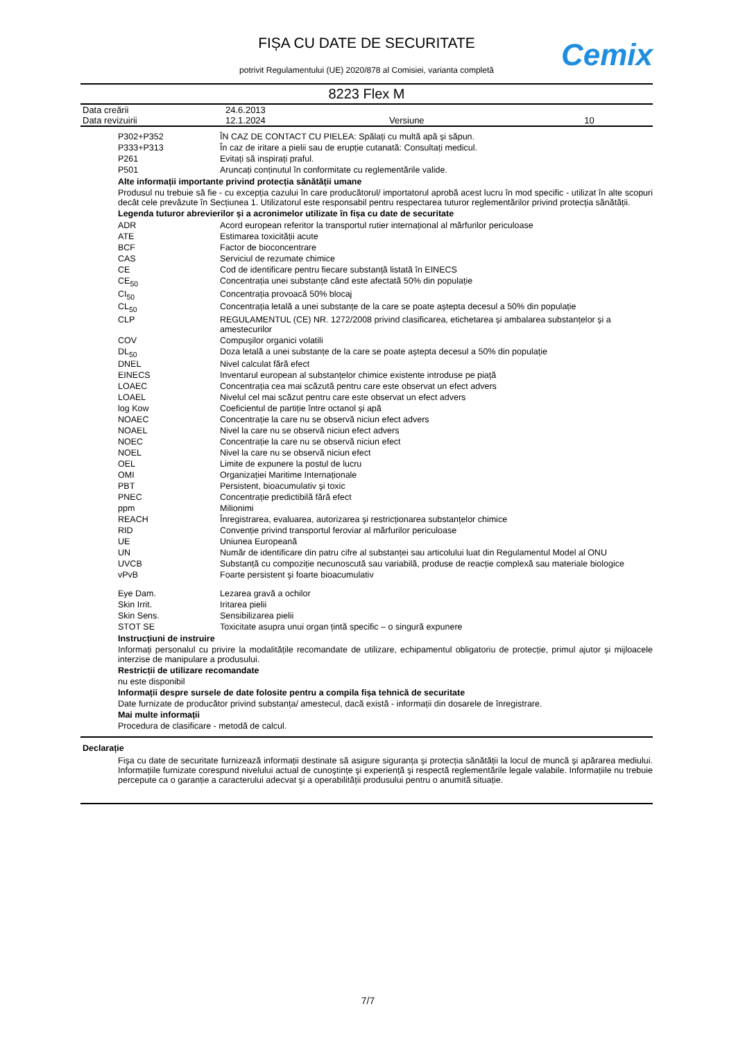FIȘA CU DATE DE SECURITATE
potrivit Regulamentului (UE) 2020/878 al Comisiei, varianta completă
Cemix
8223 Flex M
| Data creării | 24.6.2013 | | |
| Data revizuirii | 12.1.2024 | Versiune | 10 |
| P302+P352 | ÎN CAZ DE CONTACT CU PIELEA: Spălați cu multă apă și săpun. |
| P333+P313 | În caz de iritare a pielii sau de erupție cutanată: Consultați medicul. |
| P261 | Evitați să inspirați praful. |
| P501 | Aruncați conținutul în conformitate cu reglementările valide. |
Alte informații importante privind protecția sănătății umane
Produsul nu trebuie să fie - cu excepția cazului în care producătorul/ importatorul aprobă acest lucru în mod specific - utilizat în alte scopuri decât cele prevăzute în Secțiunea 1. Utilizatorul este responsabil pentru respectarea tuturor reglementărilor privind protecția sănătății.
Legenda tuturor abrevierilor și a acronimelor utilizate în fișa cu date de securitate
| ADR | Acord european referitor la transportul rutier internațional al mărfurilor periculoase |
| ATE | Estimarea toxicității acute |
| BCF | Factor de bioconcentrare |
| CAS | Serviciul de rezumate chimice |
| CE | Cod de identificare pentru fiecare substanță listată în EINECS |
| CE<sub>50</sub> | Concentrația unei substanțe când este afectată 50% din populație |
| CI<sub>50</sub> | Concentrația provoacă 50% blocaj |
| CL<sub>50</sub> | Concentrația letală a unei substanțe de la care se poate aștepta decesul a 50% din populație |
| CLP | REGULAMENTUL (CE) NR. 1272/2008 privind clasificarea, etichetarea și ambalarea substanțelor și a amestecurilor |
| COV | Compuşilor organici volatili |
| DL<sub>50</sub> | Doza letală a unei substanțe de la care se poate aștepta decesul a 50% din populație |
| DNEL | Nivel calculat fără efect |
| EINECS | Inventarul european al substanțelor chimice existente introduse pe piață |
| LOAEC | Concentrația cea mai scăzută pentru care este observat un efect advers |
| LOAEL | Nivelul cel mai scăzut pentru care este observat un efect advers |
| log Kow | Coeficientul de partiție între octanol și apă |
| NOAEC | Concentrație la care nu se observă niciun efect advers |
| NOAEL | Nivel la care nu se observă niciun efect advers |
| NOEC | Concentrație la care nu se observă niciun efect |
| NOEL | Nivel la care nu se observă niciun efect |
| OEL | Limite de expunere la postul de lucru |
| OMI | Organizației Maritime Internaționale |
| PBT | Persistent, bioacumulativ şi toxic |
| PNEC | Concentrație predictibilă fără efect |
| ppm | Milionimi |
| REACH | Înregistrarea, evaluarea, autorizarea şi restricționarea substanțelor chimice |
| RID | Convenție privind transportul feroviar al mărfurilor periculoase |
| UE | Uniunea Europeană |
| UN | Număr de identificare din patru cifre al substanței sau articolului luat din Regulamentul Model al ONU |
| UVCB | Substanță cu compoziție necunoscută sau variabilă, produse de reacție complexă sau materiale biologice |
| vPvB | Foarte persistent şi foarte bioacumulativ |
| Eye Dam. | Lezarea gravă a ochilor |
| Skin Irrit. | Iritarea pielii |
| Skin Sens. | Sensibilizarea pielii |
| STOT SE | Toxicitate asupra unui organ țintă specific – o singură expunere |
Instrucțiuni de instruire
Informați personalul cu privire la modalitățile recomandate de utilizare, echipamentul obligatoriu de protecție, primul ajutor și mijloacele interzise de manipulare a produsului.
Restricții de utilizare recomandate
nu este disponibil
Informații despre sursele de date folosite pentru a compila fișa tehnică de securitate
Date furnizate de producător privind substanța/ amestecul, dacă există - informații din dosarele de înregistrare.
Mai multe informații
Procedura de clasificare - metodă de calcul.
Declarație
Fişa cu date de securitate furnizează informații destinate să asigure siguranța şi protecția sănătății la locul de muncă şi apărarea mediului. Informațiile furnizate corespund nivelului actual de cunoştințe şi experiență şi respectă reglementările legale valabile. Informațiile nu trebuie percepute ca o garanție a caracterului adecvat şi a operabilității produsului pentru o anumită situație.
7/7